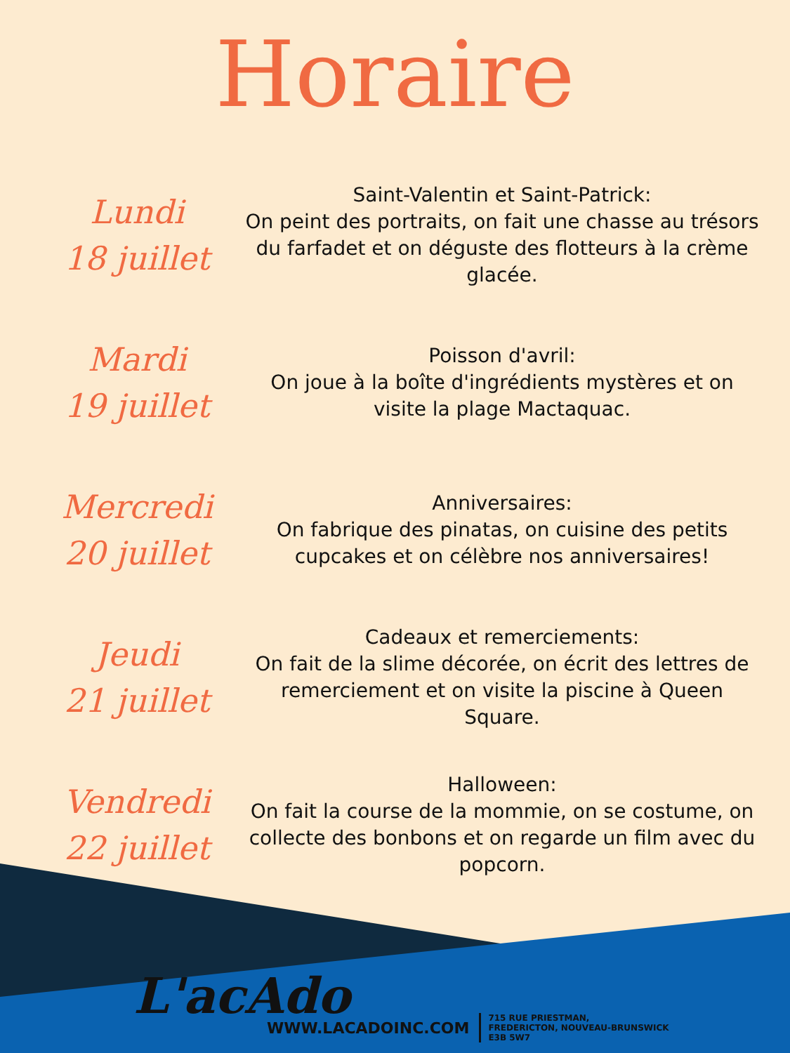Horaire
Lundi
18 juillet
Saint-Valentin et Saint-Patrick:
On peint des portraits, on fait une chasse au trésors du farfadet et on déguste des flotteurs à la crème glacée.
Mardi
19 juillet
Poisson d'avril:
On joue à la boîte d'ingrédients mystères et on visite la plage Mactaquac.
Mercredi
20 juillet
Anniversaires:
On fabrique des pinatas, on cuisine des petits cupcakes et on célèbre nos anniversaires!
Jeudi
21 juillet
Cadeaux et remerciements:
On fait de la slime décorée, on écrit des lettres de remerciement et on visite la piscine à Queen Square.
Vendredi
22 juillet
Halloween:
On fait la course de la mommie, on se costume, on collecte des bonbons et on regarde un film avec du popcorn.
L'acAdo
WWW.LACADOINC.COM
715 RUE PRIESTMAN,
FREDERICTON, NOUVEAU-BRUNSWICK
E3B 5W7